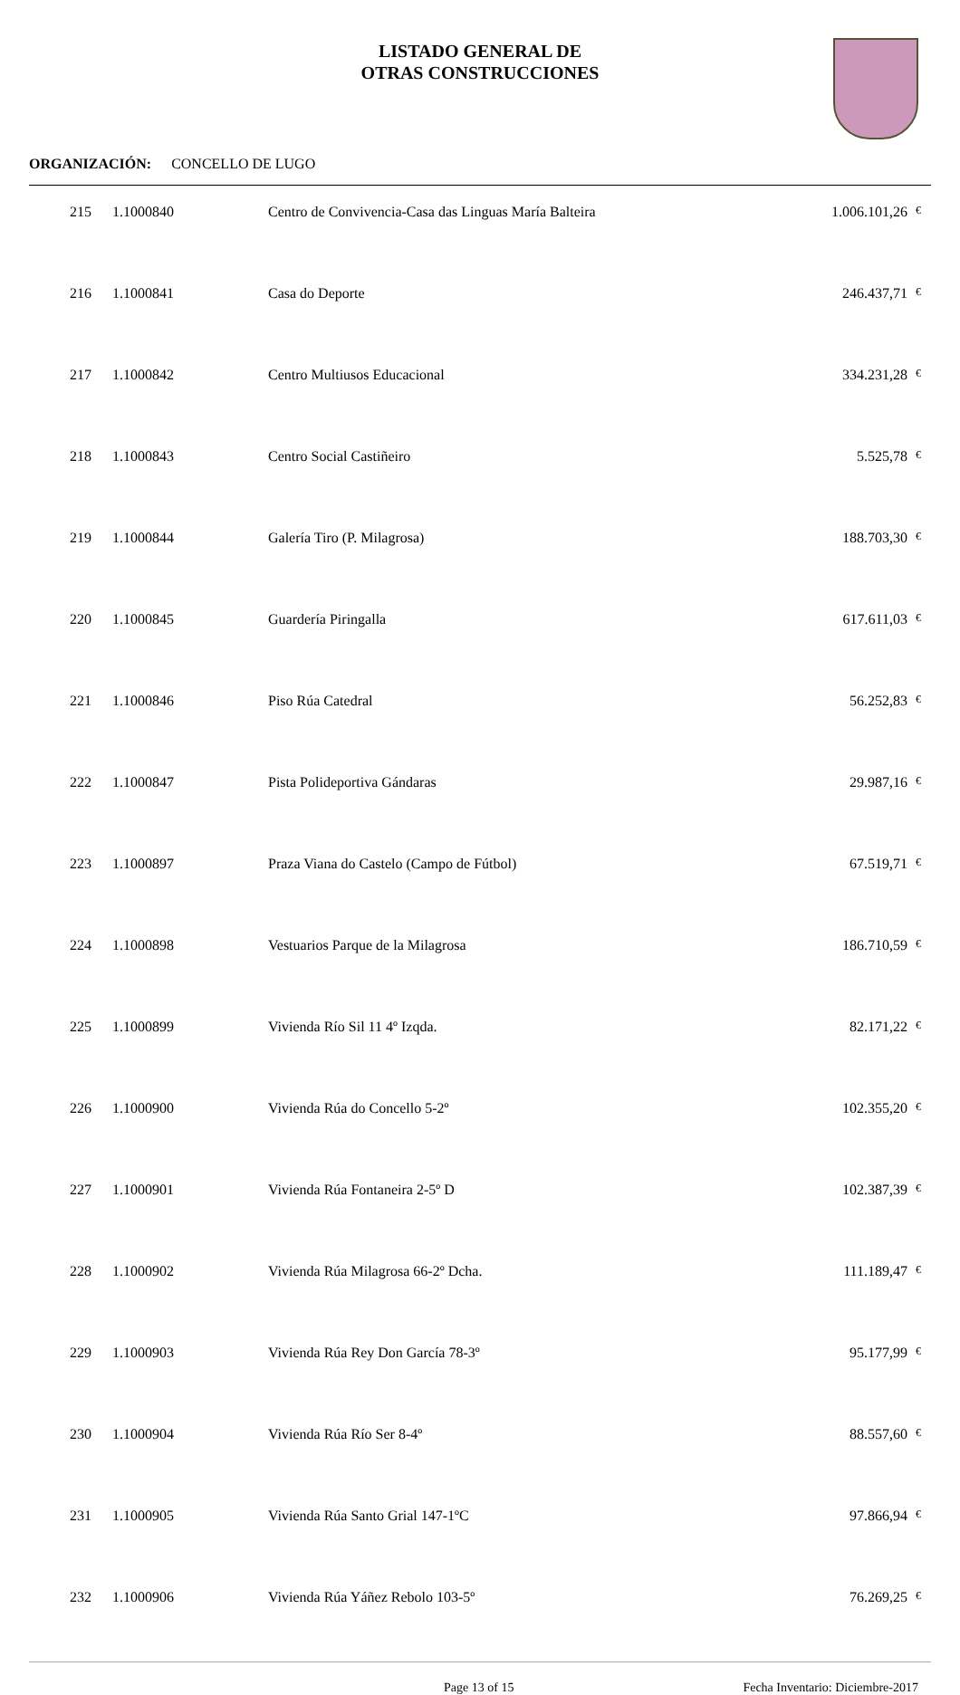LISTADO GENERAL DE
OTRAS CONSTRUCCIONES
ORGANIZACIÓN: CONCELLO DE LUGO
| 215 | 1.1000840 | Centro de Convivencia-Casa das Linguas María Balteira | 1.006.101,26 | € |
| 216 | 1.1000841 | Casa do Deporte | 246.437,71 | € |
| 217 | 1.1000842 | Centro Multiusos Educacional | 334.231,28 | € |
| 218 | 1.1000843 | Centro Social Castiñeiro | 5.525,78 | € |
| 219 | 1.1000844 | Galería Tiro (P. Milagrosa) | 188.703,30 | € |
| 220 | 1.1000845 | Guardería Piringalla | 617.611,03 | € |
| 221 | 1.1000846 | Piso Rúa Catedral | 56.252,83 | € |
| 222 | 1.1000847 | Pista Polideportiva Gándaras | 29.987,16 | € |
| 223 | 1.1000897 | Praza Viana do Castelo (Campo de Fútbol) | 67.519,71 | € |
| 224 | 1.1000898 | Vestuarios Parque de la Milagrosa | 186.710,59 | € |
| 225 | 1.1000899 | Vivienda Río Sil 11 4º Izqda. | 82.171,22 | € |
| 226 | 1.1000900 | Vivienda Rúa do Concello 5-2º | 102.355,20 | € |
| 227 | 1.1000901 | Vivienda Rúa Fontaneira 2-5º D | 102.387,39 | € |
| 228 | 1.1000902 | Vivienda Rúa Milagrosa 66-2º Dcha. | 111.189,47 | € |
| 229 | 1.1000903 | Vivienda Rúa Rey Don García 78-3º | 95.177,99 | € |
| 230 | 1.1000904 | Vivienda Rúa Río Ser 8-4º | 88.557,60 | € |
| 231 | 1.1000905 | Vivienda Rúa Santo Grial 147-1ºC | 97.866,94 | € |
| 232 | 1.1000906 | Vivienda Rúa Yáñez Rebolo 103-5º | 76.269,25 | € |
Page 13 of 15 Fecha Inventario: Diciembre-2017